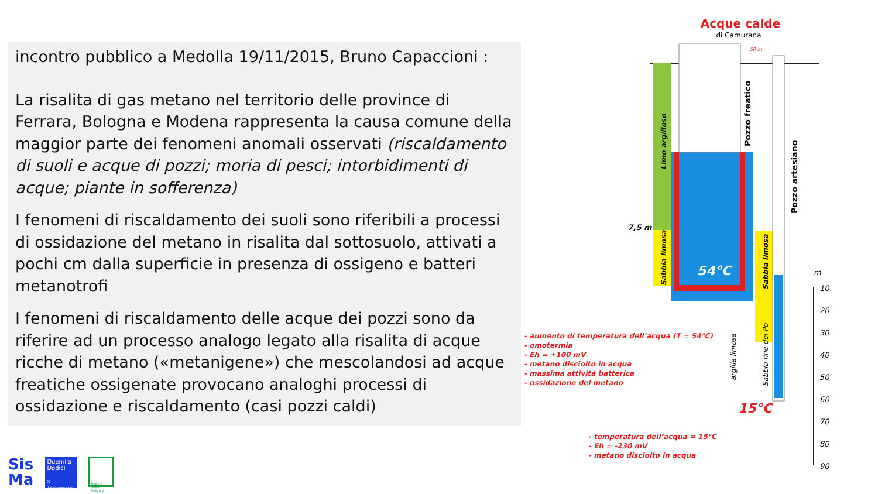incontro pubblico a Medolla 19/11/2015, Bruno Capaccioni :
La risalita di gas metano nel territorio delle province di Ferrara, Bologna e Modena rappresenta la causa comune della maggior parte dei fenomeni anomali osservati (riscaldamento di suoli e acque di pozzi; moria di pesci; intorbidimenti di acque; piante in sofferenza)
I fenomeni di riscaldamento dei suoli sono riferibili a processi di ossidazione del metano in risalita dal sottosuolo, attivati a pochi cm dalla superficie in presenza di ossigeno e batteri metanotrofi
I fenomeni di riscaldamento delle acque dei pozzi sono da riferire ad un processo analogo legato alla risalita di acque ricche di metano («metanigene») che mescolandosi ad acque freatiche ossigenate provocano analoghi processi di ossidazione e riscaldamento (casi pozzi caldi)
Acque calde
di Camurana
54°C
15°C
7,5 m
Limo argilloso
Sabbia limosa
Pozzo freatico
Pozzo artesiano
Sabbia limosa
Sabbia fine del Po
argilla limosa
50 m
- aumento di temperatura dell’acqua (T = 54°C)
- omotermia
- Eh = +100 mV
- metano disciolto in acqua
- massima attività batterica
- ossidazione del metano
- temperatura dell’acqua = 15°C
- Eh = -230 mV
- metano disciolto in acqua
m
10
20
30
40
50
60
70
80
90
Sis
Ma
Duemila
Dodici
X Anniversario
Regione Emilia-Romagna